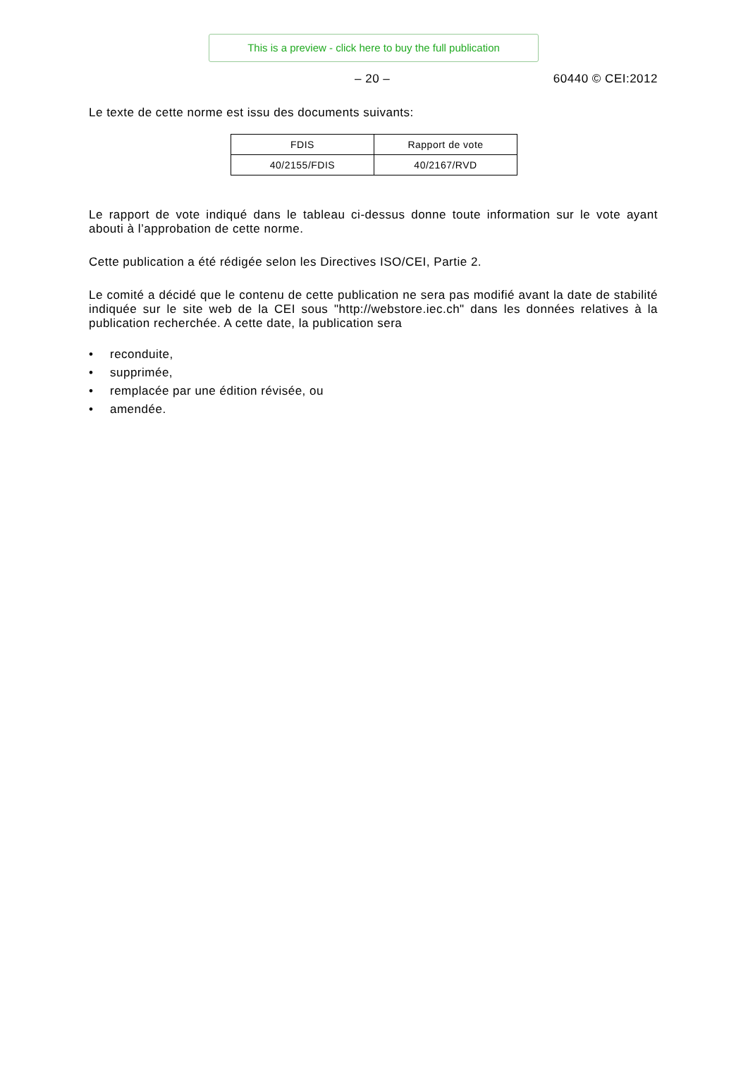This is a preview - click here to buy the full publication
– 20 – 60440 © CEI:2012
Le texte de cette norme est issu des documents suivants:
| FDIS | Rapport de vote |
| --- | --- |
| 40/2155/FDIS | 40/2167/RVD |
Le rapport de vote indiqué dans le tableau ci-dessus donne toute information sur le vote ayant abouti à l’approbation de cette norme.
Cette publication a été rédigée selon les Directives ISO/CEI, Partie 2.
Le comité a décidé que le contenu de cette publication ne sera pas modifié avant la date de stabilité indiquée sur le site web de la CEI sous "http://webstore.iec.ch" dans les données relatives à la publication recherchée. A cette date, la publication sera
• reconduite,
• supprimée,
• remplacée par une édition révisée, ou
• amendée.